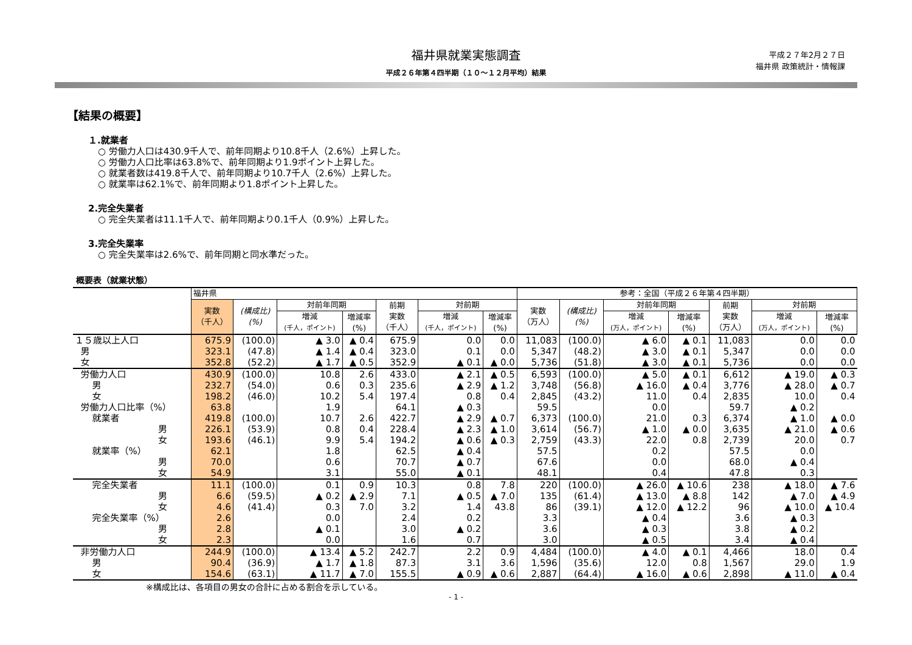福井県就業実態調査
平成２６年第４四半期（１０～１２月平均）結果
平成２７年2月２７日
福井県 政策統計・情報課
【結果の概要】
１.就業者
○ 労働力人口は430.9千人で、前年同期より10.8千人（2.6%）上昇した。
○ 労働力人口比率は63.8%で、前年同期より1.9ポイント上昇した。
○ 就業者数は419.8千人で、前年同期より10.7千人（2.6%）上昇した。
○ 就業率は62.1%で、前年同期より1.8ポイント上昇した。
2.完全失業者
○ 完全失業者は11.1千人で、前年同期より0.1千人（0.9%）上昇した。
3.完全失業率
○ 完全失業率は2.6%で、前年同期と同水準だった。
概要表（就業状態）
| | 福井県 | | | | | | | 参考：全国（平成２６年第４四半期） | | | | | | |
| --- | --- | --- | --- | --- | --- | --- | --- | --- | --- | --- | --- | --- | --- | --- |
| | 実数 （千人） | (構成比) (%) | 対前年同期 | | 前期 実数 （千人） | 対前期 | | 実数 （万人） | (構成比) (%) | 対前年同期 | | 前期 実数 （万人） | 対前期 | |
| | | | 増減 (千人，ポイント) | 増減率 (%) | | 増減 (千人，ポイント) | 増減率 (%) | | | 増減 (万人，ポイント) | 増減率 (%) | | 増減 (万人，ポイント) | 増減率 (%) |
| １５歳以上人口 | 675.9 | (100.0) | ▲ 3.0 | ▲ 0.4 | 675.9 | 0.0 | 0.0 | 11,083 | (100.0) | ▲ 6.0 | ▲ 0.1 | 11,083 | 0.0 | 0.0 |
| 男 | 323.1 | (47.8) | ▲ 1.4 | ▲ 0.4 | 323.0 | 0.1 | 0.0 | 5,347 | (48.2) | ▲ 3.0 | ▲ 0.1 | 5,347 | 0.0 | 0.0 |
| 女 | 352.8 | (52.2) | ▲ 1.7 | ▲ 0.5 | 352.9 | ▲ 0.1 | ▲ 0.0 | 5,736 | (51.8) | ▲ 3.0 | ▲ 0.1 | 5,736 | 0.0 | 0.0 |
| 労働力人口 | 430.9 | (100.0) | 10.8 | 2.6 | 433.0 | ▲ 2.1 | ▲ 0.5 | 6,593 | (100.0) | ▲ 5.0 | ▲ 0.1 | 6,612 | ▲ 19.0 | ▲ 0.3 |
| 男 | 232.7 | (54.0) | 0.6 | 0.3 | 235.6 | ▲ 2.9 | ▲ 1.2 | 3,748 | (56.8) | ▲ 16.0 | ▲ 0.4 | 3,776 | ▲ 28.0 | ▲ 0.7 |
| 女 | 198.2 | (46.0) | 10.2 | 5.4 | 197.4 | 0.8 | 0.4 | 2,845 | (43.2) | 11.0 | 0.4 | 2,835 | 10.0 | 0.4 |
| 労働力人口比率（%） | 63.8 | | 1.9 | | 64.1 | ▲ 0.3 | | 59.5 | | 0.0 | | 59.7 | ▲ 0.2 | |
| 就業者 | 419.8 | (100.0) | 10.7 | 2.6 | 422.7 | ▲ 2.9 | ▲ 0.7 | 6,373 | (100.0) | 21.0 | 0.3 | 6,374 | ▲ 1.0 | ▲ 0.0 |
| 男 | 226.1 | (53.9) | 0.8 | 0.4 | 228.4 | ▲ 2.3 | ▲ 1.0 | 3,614 | (56.7) | ▲ 1.0 | ▲ 0.0 | 3,635 | ▲ 21.0 | ▲ 0.6 |
| 女 | 193.6 | (46.1) | 9.9 | 5.4 | 194.2 | ▲ 0.6 | ▲ 0.3 | 2,759 | (43.3) | 22.0 | 0.8 | 2,739 | 20.0 | 0.7 |
| 就業率（%） | 62.1 | | 1.8 | | 62.5 | ▲ 0.4 | | 57.5 | | 0.2 | | 57.5 | 0.0 | |
| 男 | 70.0 | | 0.6 | | 70.7 | ▲ 0.7 | | 67.6 | | 0.0 | | 68.0 | ▲ 0.4 | |
| 女 | 54.9 | | 3.1 | | 55.0 | ▲ 0.1 | | 48.1 | | 0.4 | | 47.8 | 0.3 | |
| 完全失業者 | 11.1 | (100.0) | 0.1 | 0.9 | 10.3 | 0.8 | 7.8 | 220 | (100.0) | ▲ 26.0 | ▲ 10.6 | 238 | ▲ 18.0 | ▲ 7.6 |
| 男 | 6.6 | (59.5) | ▲ 0.2 | ▲ 2.9 | 7.1 | ▲ 0.5 | ▲ 7.0 | 135 | (61.4) | ▲ 13.0 | ▲ 8.8 | 142 | ▲ 7.0 | ▲ 4.9 |
| 女 | 4.6 | (41.4) | 0.3 | 7.0 | 3.2 | 1.4 | 43.8 | 86 | (39.1) | ▲ 12.0 | ▲ 12.2 | 96 | ▲ 10.0 | ▲ 10.4 |
| 完全失業率（%） | 2.6 | | 0.0 | | 2.4 | 0.2 | | 3.3 | | ▲ 0.4 | | 3.6 | ▲ 0.3 | |
| 男 | 2.8 | | ▲ 0.1 | | 3.0 | ▲ 0.2 | | 3.6 | | ▲ 0.3 | | 3.8 | ▲ 0.2 | |
| 女 | 2.3 | | 0.0 | | 1.6 | 0.7 | | 3.0 | | ▲ 0.5 | | 3.4 | ▲ 0.4 | |
| 非労働力人口 | 244.9 | (100.0) | ▲ 13.4 | ▲ 5.2 | 242.7 | 2.2 | 0.9 | 4,484 | (100.0) | ▲ 4.0 | ▲ 0.1 | 4,466 | 18.0 | 0.4 |
| 男 | 90.4 | (36.9) | ▲ 1.7 | ▲ 1.8 | 87.3 | 3.1 | 3.6 | 1,596 | (35.6) | 12.0 | 0.8 | 1,567 | 29.0 | 1.9 |
| 女 | 154.6 | (63.1) | ▲ 11.7 | ▲ 7.0 | 155.5 | ▲ 0.9 | ▲ 0.6 | 2,887 | (64.4) | ▲ 16.0 | ▲ 0.6 | 2,898 | ▲ 11.0 | ▲ 0.4 |
※構成比は、各項目の男女の合計に占める割合を示している。
- 1 -